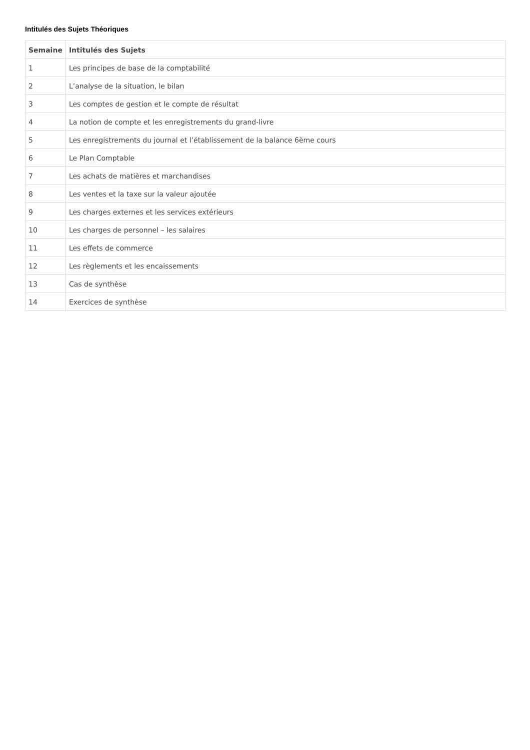Intitulés des Sujets Théoriques
| Semaine | Intitulés des Sujets |
| --- | --- |
| 1 | Les principes de base de la comptabilité |
| 2 | L’analyse de la situation, le bilan |
| 3 | Les comptes de gestion et le compte de résultat |
| 4 | La notion de compte et les enregistrements du grand-livre |
| 5 | Les enregistrements du journal et l’établissement de la balance 6ème cours |
| 6 | Le Plan Comptable |
| 7 | Les achats de matières et marchandises |
| 8 | Les ventes et la taxe sur la valeur ajoutée |
| 9 | Les charges externes et les services extérieurs |
| 10 | Les charges de personnel – les salaires |
| 11 | Les effets de commerce |
| 12 | Les règlements et les encaissements |
| 13 | Cas de synthèse |
| 14 | Exercices de synthèse |